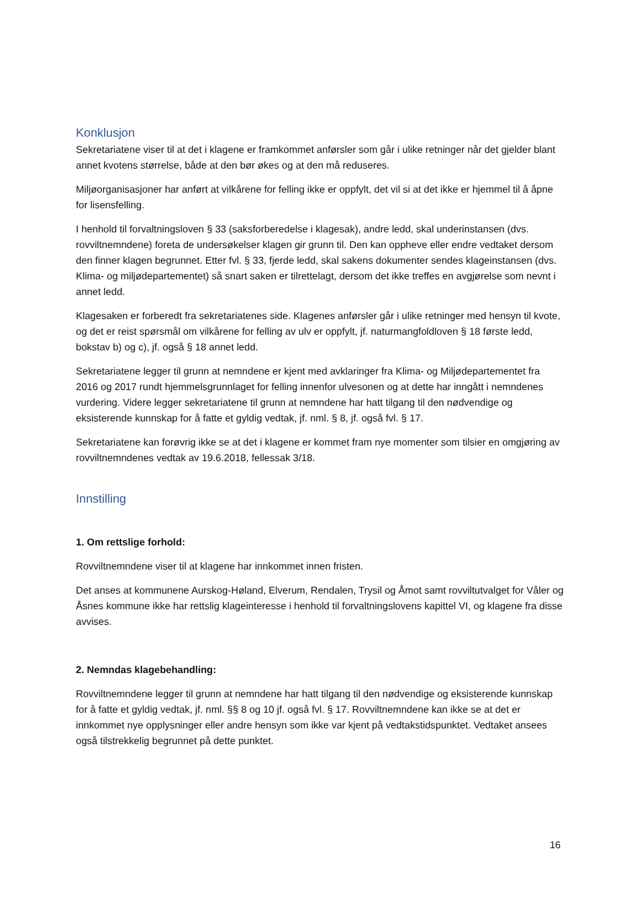Konklusjon
Sekretariatene viser til at det i klagene er framkommet anførsler som går i ulike retninger når det gjelder blant annet kvotens størrelse, både at den bør økes og at den må reduseres.
Miljøorganisasjoner har anført at vilkårene for felling ikke er oppfylt, det vil si at det ikke er hjemmel til å åpne for lisensfelling.
I henhold til forvaltningsloven § 33 (saksforberedelse i klagesak), andre ledd, skal underinstansen (dvs. rovviltnemndene) foreta de undersøkelser klagen gir grunn til. Den kan oppheve eller endre vedtaket dersom den finner klagen begrunnet. Etter fvl. § 33, fjerde ledd, skal sakens dokumenter sendes klageinstansen (dvs. Klima- og miljødepartementet) så snart saken er tilrettelagt, dersom det ikke treffes en avgjørelse som nevnt i annet ledd.
Klagesaken er forberedt fra sekretariatenes side. Klagenes anførsler går i ulike retninger med hensyn til kvote, og det er reist spørsmål om vilkårene for felling av ulv er oppfylt, jf. naturmangfoldloven § 18 første ledd, bokstav b) og c), jf. også § 18 annet ledd.
Sekretariatene legger til grunn at nemndene er kjent med avklaringer fra Klima- og Miljødepartementet fra 2016 og 2017 rundt hjemmelsgrunnlaget for felling innenfor ulvesonen og at dette har inngått i nemndenes vurdering. Videre legger sekretariatene til grunn at nemndene har hatt tilgang til den nødvendige og eksisterende kunnskap for å fatte et gyldig vedtak, jf. nml. § 8, jf. også fvl. § 17.
Sekretariatene kan forøvrig ikke se at det i klagene er kommet fram nye momenter som tilsier en omgjøring av rovviltnemndenes vedtak av 19.6.2018, fellessak 3/18.
Innstilling
1. Om rettslige forhold:
Rovviltnemndene viser til at klagene har innkommet innen fristen.
Det anses at kommunene Aurskog-Høland, Elverum, Rendalen, Trysil og Åmot samt rovviltutvalget for Våler og Åsnes kommune ikke har rettslig klageinteresse i henhold til forvaltningslovens kapittel VI, og klagene fra disse avvises.
2. Nemndas klagebehandling:
Rovviltnemndene legger til grunn at nemndene har hatt tilgang til den nødvendige og eksisterende kunnskap for å fatte et gyldig vedtak, jf. nml. §§ 8 og 10 jf. også fvl. § 17. Rovviltnemndene kan ikke se at det er innkommet nye opplysninger eller andre hensyn som ikke var kjent på vedtakstidspunktet. Vedtaket ansees også tilstrekkelig begrunnet på dette punktet.
16